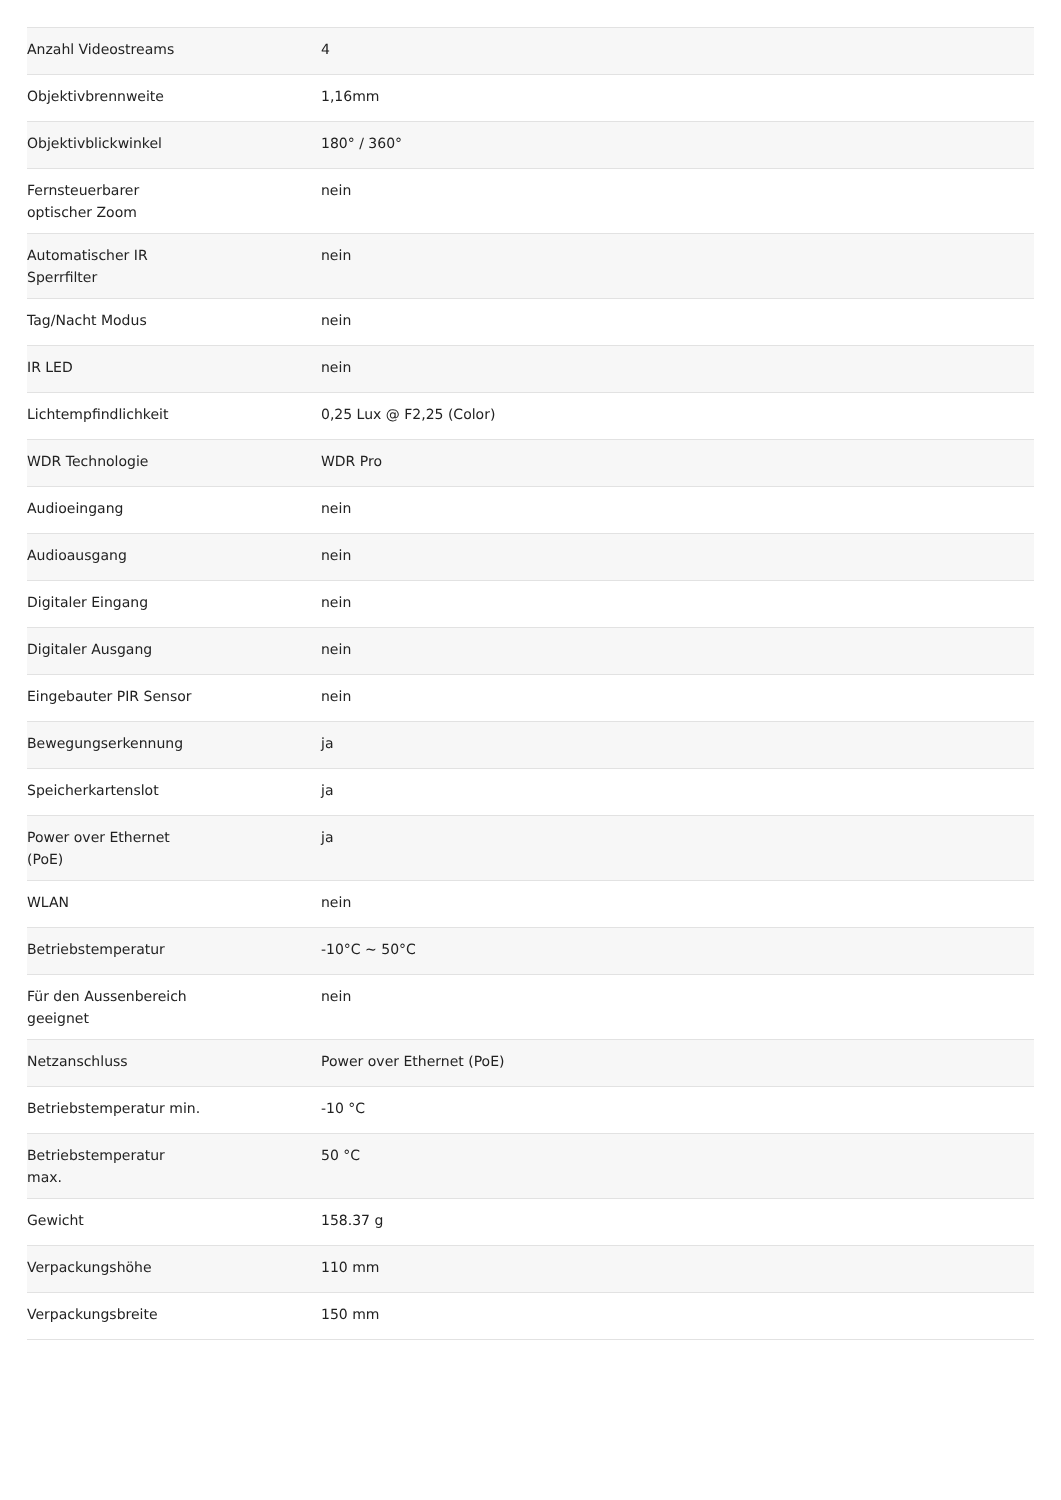| Anzahl Videostreams | 4 |
| Objektivbrennweite | 1,16mm |
| Objektivblickwinkel | 180° / 360° |
| Fernsteuerbarer optischer Zoom | nein |
| Automatischer IR Sperrfilter | nein |
| Tag/Nacht Modus | nein |
| IR LED | nein |
| Lichtempfindlichkeit | 0,25 Lux @ F2,25 (Color) |
| WDR Technologie | WDR Pro |
| Audioeingang | nein |
| Audioausgang | nein |
| Digitaler Eingang | nein |
| Digitaler Ausgang | nein |
| Eingebauter PIR Sensor | nein |
| Bewegungserkennung | ja |
| Speicherkartenslot | ja |
| Power over Ethernet (PoE) | ja |
| WLAN | nein |
| Betriebstemperatur | -10°C ~ 50°C |
| Für den Aussenbereich geeignet | nein |
| Netzanschluss | Power over Ethernet (PoE) |
| Betriebstemperatur min. | -10 °C |
| Betriebstemperatur max. | 50 °C |
| Gewicht | 158.37 g |
| Verpackungshöhe | 110 mm |
| Verpackungsbreite | 150 mm |